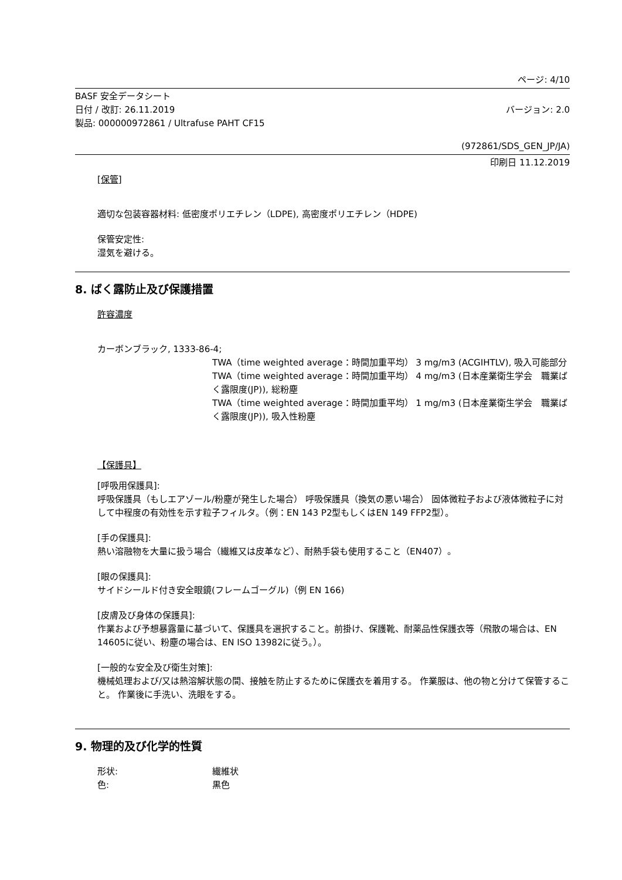ページ: 4/10
BASF 安全データシート
日付 / 改訂: 26.11.2019 バージョン: 2.0
製品: 000000972861 / Ultrafuse PAHT CF15
(972861/SDS_GEN_JP/JA)
印刷日 11.12.2019
[保管]
適切な包装容器材料: 低密度ポリエチレン（LDPE), 高密度ポリエチレン（HDPE)
保管安定性:
湿気を避ける。
8. ばく露防止及び保護措置
許容濃度
カーボンブラック, 1333-86-4;
TWA（time weighted average：時間加重平均） 3 mg/m3 (ACGIHTLV), 吸入可能部分
TWA（time weighted average：時間加重平均） 4 mg/m3 (日本産業衛生学会　職業ばく露限度(JP)), 総粉塵
TWA（time weighted average：時間加重平均） 1 mg/m3 (日本産業衛生学会　職業ばく露限度(JP)), 吸入性粉塵
【保護具】
[呼吸用保護具]:
呼吸保護具（もしエアゾール/粉塵が発生した場合） 呼吸保護具（換気の悪い場合） 固体微粒子および液体微粒子に対して中程度の有効性を示す粒子フィルタ。（例：EN 143 P2型もしくはEN 149 FFP2型）。
[手の保護具]:
熱い溶融物を大量に扱う場合（繊維又は皮革など）、耐熱手袋も使用すること（EN407）。
[眼の保護具]:
サイドシールド付き安全眼鏡(フレームゴーグル)（例 EN 166)
[皮膚及び身体の保護具]:
作業および予想暴露量に基づいて、保護具を選択すること。前掛け、保護靴、耐薬品性保護衣等（飛散の場合は、EN 14605に従い、粉塵の場合は、EN ISO 13982に従う。）。
[一般的な安全及び衛生対策]:
機械処理および/又は熱溶解状態の間、接触を防止するために保護衣を着用する。 作業服は、他の物と分けて保管すること。 作業後に手洗い、洗眼をする。
9. 物理的及び化学的性質
形状: 繊維状
色: 黒色